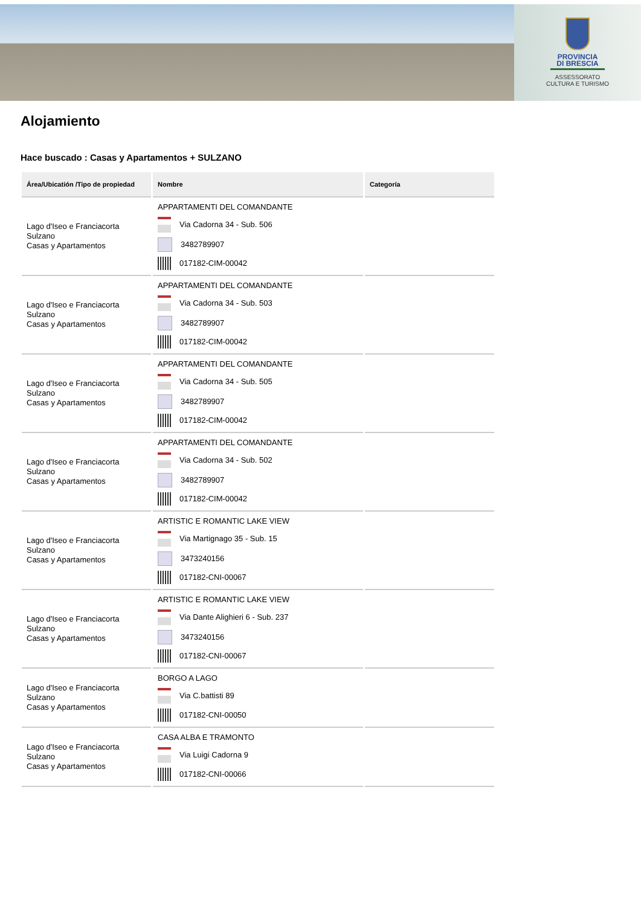PROVINCIA
DI BRESCIA
ASSESSORATO
CULTURA E TURISMO
Alojamiento
Hace buscado : Casas y Apartamentos + SULZANO
| Área/Ubicatión /Tipo de propiedad | Nombre | Categoría |
| --- | --- | --- |
| Lago d'Iseo e Franciacorta Sulzano Casas y Apartamentos | APPARTAMENTI DEL COMANDANTE Via Cadorna 34 - Sub. 506 3482789907 017182-CIM-00042 | |
| Lago d'Iseo e Franciacorta Sulzano Casas y Apartamentos | APPARTAMENTI DEL COMANDANTE Via Cadorna 34 - Sub. 503 3482789907 017182-CIM-00042 | |
| Lago d'Iseo e Franciacorta Sulzano Casas y Apartamentos | APPARTAMENTI DEL COMANDANTE Via Cadorna 34 - Sub. 505 3482789907 017182-CIM-00042 | |
| Lago d'Iseo e Franciacorta Sulzano Casas y Apartamentos | APPARTAMENTI DEL COMANDANTE Via Cadorna 34 - Sub. 502 3482789907 017182-CIM-00042 | |
| Lago d'Iseo e Franciacorta Sulzano Casas y Apartamentos | ARTISTIC E ROMANTIC LAKE VIEW Via Martignago 35 - Sub. 15 3473240156 017182-CNI-00067 | |
| Lago d'Iseo e Franciacorta Sulzano Casas y Apartamentos | ARTISTIC E ROMANTIC LAKE VIEW Via Dante Alighieri 6 - Sub. 237 3473240156 017182-CNI-00067 | |
| Lago d'Iseo e Franciacorta Sulzano Casas y Apartamentos | BORGO A LAGO Via C.battisti 89 017182-CNI-00050 | |
| Lago d'Iseo e Franciacorta Sulzano Casas y Apartamentos | CASA ALBA E TRAMONTO Via Luigi Cadorna 9 017182-CNI-00066 | |